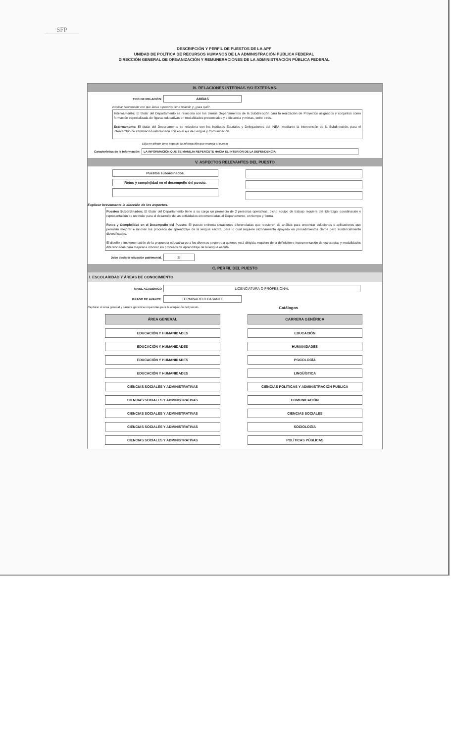SFP
DESCRIPCIÓN Y PERFIL DE PUESTOS DE LA APF
UNIDAD DE POLÍTICA DE RECURSOS HUMANOS DE LA ADMINISTRACIÓN PÚBLICA FEDERAL
DIRECCIÓN GENERAL DE ORGANIZACIÓN Y REMUNERACIONES DE LA ADMINISTRACIÓN PÚBLICA FEDERAL
IV. RELACIONES INTERNAS Y/O EXTERNAS.
TIPO DE RELACIÓN:
AMBAS
Explicar brevemente con que áreas o puestos tiene relación y ¿para qué?.
Internamente: El titular del Departamento se relaciona con los demás Departamentos de la Subdirección para la realización de Proyectos asignados y conjuntos como formación especializada de figuras educativas en modalidades presenciales y a distancia y mixtas, entre otros.
Externamente: El titular del Departamento se relaciona con los Institutos Estatales y Delegaciones del INEA, mediante la intervención de la Subdirección, para el intercambio de información relacionada con en el eje de Lengua y Comunicación.
Elija en dónde tiene impacto la información que maneja el puesto
Característica de la información:
LA INFORMACIÓN QUE SE MANEJA REPERCUTE HACIA EL INTERIOR DE LA DEPENDENCIA
V. ASPECTOS RELEVANTES DEL PUESTO
Puestos subordinados.
Retos y complejidad en el desempeño del puesto.
Explicar brevemente la elección de los aspectos.
Puestos Subordinados: El titular del Departamento tiene a su cargo un promedio de 2 personas operativas, dicho equipo de trabajo requiere del liderazgo, coordinación y representación de un titular para el desarrollo de las actividades encomendadas al Departamento, en tiempo y forma.
Retos y Complejidad en el Desempeño del Puesto: El puesto enfrenta situaciones diferenciadas que requieren de análisis para encontrar soluciones o aplicaciones que permitan mejorar e innovar los procesos de aprendizaje de la lengua escrita, para lo cual requiere razonamiento apoyado en procedimientos claros pero sustancialmente diversificados.
El diseño e implementación de la propuesta educativa para los diversos sectores a quienes está dirigida, requiere de la definición e instrumentación de estrategias y modalidades diferenciadas para mejorar e innovar los procesos de aprendizaje de la lengua escrita.
Debe declarar situación patrimonial.
SI
C. PERFIL DEL PUESTO
I. ESCOLARIDAD Y ÁREAS DE CONOCIMIENTO
NIVEL ACADÉMICO
LICENCIATURA O PROFESIONAL
GRADO DE AVANCE:
TERMINADO O PASANTE
Capturar el área general y carrera genérica requeridas para la ocupación del puesto. Catálogos
| ÁREA GENERAL |
| --- |
| EDUCACIÓN Y HUMANIDADES |
| EDUCACIÓN Y HUMANIDADES |
| EDUCACIÓN Y HUMANIDADES |
| EDUCACIÓN Y HUMANIDADES |
| CIENCIAS SOCIALES Y ADMINISTRATIVAS |
| CIENCIAS SOCIALES Y ADMINISTRATIVAS |
| CIENCIAS SOCIALES Y ADMINISTRATIVAS |
| CIENCIAS SOCIALES Y ADMINISTRATIVAS |
| CIENCIAS SOCIALES Y ADMINISTRATIVAS |
| CARRERA GENÉRICA |
| --- |
| EDUCACIÓN |
| HUMANIDADES |
| PSICOLOGÍA |
| LINGÜÍSTICA |
| CIENCIAS POLÍTICAS Y ADMINISTRACIÓN PUBLICA |
| COMUNICACIÓN |
| CIENCIAS SOCIALES |
| SOCIOLOGÍA |
| POLÍTICAS PÚBLICAS |